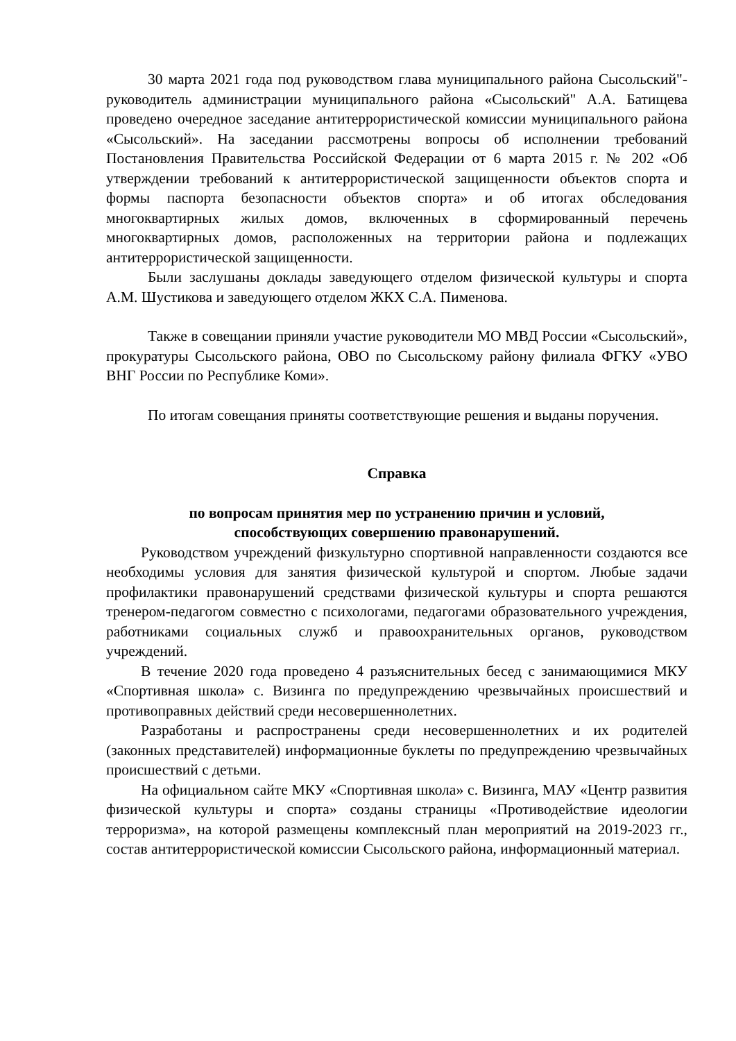30 марта 2021 года под руководством глава муниципального района Сысольский"- руководитель администрации муниципального района «Сысольский" А.А. Батищева проведено очередное заседание антитеррористической комиссии муниципального района «Сысольский». На заседании рассмотрены вопросы об исполнении требований Постановления Правительства Российской Федерации от 6 марта 2015 г. № 202 «Об утверждении требований к антитеррористической защищенности объектов спорта и формы паспорта безопасности объектов спорта» и об итогах обследования многоквартирных жилых домов, включенных в сформированный перечень многоквартирных домов, расположенных на территории района и подлежащих антитеррористической защищенности.
Были заслушаны доклады заведующего отделом физической культуры и спорта А.М. Шустикова и заведующего отделом ЖКХ С.А. Пименова.
Также в совещании приняли участие руководители МО МВД России «Сысольский», прокуратуры Сысольского района, ОВО по Сысольскому району филиала ФГКУ «УВО ВНГ России по Республике Коми».
По итогам совещания приняты соответствующие решения и выданы поручения.
Справка
по вопросам принятия мер по устранению причин и условий,
способствующих совершению правонарушений.
Руководством учреждений физкультурно спортивной направленности создаются все необходимы условия для занятия физической культурой и спортом. Любые задачи профилактики правонарушений средствами физической культуры и спорта решаются тренером-педагогом совместно с психологами, педагогами образовательного учреждения, работниками социальных служб и правоохранительных органов, руководством учреждений.
В течение 2020 года проведено 4 разъяснительных бесед с занимающимися МКУ «Спортивная школа» с. Визинга по предупреждению чрезвычайных происшествий и противоправных действий среди несовершеннолетних.
Разработаны и распространены среди несовершеннолетних и их родителей (законных представителей) информационные буклеты по предупреждению чрезвычайных происшествий с детьми.
На официальном сайте МКУ «Спортивная школа» с. Визинга, МАУ «Центр развития физической культуры и спорта» созданы страницы «Противодействие идеологии терроризма», на которой размещены комплексный план мероприятий на 2019-2023 гг., состав антитеррористической комиссии Сысольского района, информационный материал.